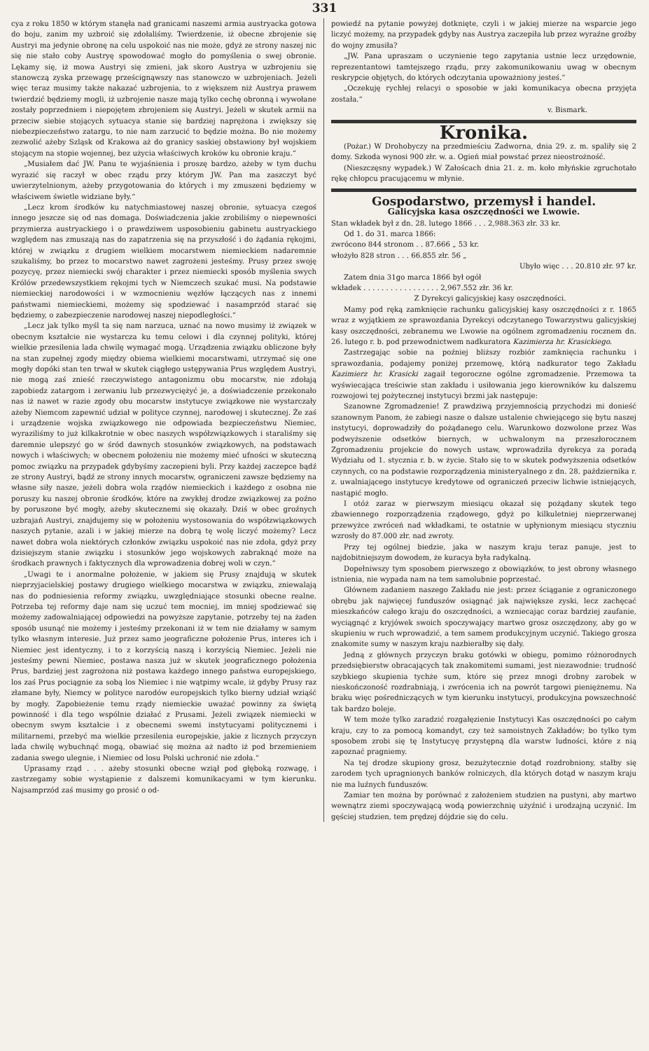331
cya z roku 1850 w którym stanęła nad granicami naszemi armia austryacka gotowa do boju, zanim my uzbroić się zdołaliśmy. Twierdzenie, iż obecne zbrojenie się Austryi ma jedynie obronę na celu uspokoić nas nie może, gdyż ze strony naszej nic się nie stało coby Austryę spowodować mogło do pomyślenia o swej obronie. Lękamy się, iż mowa Austryi się zmieni, jak skoro Austrya w uzbrojeniu się stanowczą zyska przewagę prześcignąwszy nas stanowczo w uzbrojeniach. Jeżeli więc teraz musimy także nakazać uzbrojenia, to z większem niż Austrya prawem twierdzić będziemy mogli, iż uzbrojenie nasze mają tylko cechę obronną i wywołane zostały poprzedniem i niepojętem zbrojeniem się Austryi. Jeżeli w skutek armii na przeciw siebie stojących sytuacya stanie się bardziej naprężona i zwiększy się niebezpieczeństwo zatargu, to nie nam zarzucić to będzie można. Bo nie możemy zezwolić ażeby Szląsk od Krakowa aż do granicy saskiej obstawiony był wojskiem stojącym na stopie wojennej, bez użycia właściwych kroków ku obronie kraju.“
„Musiałem dać JW. Panu te wyjaśnienia i proszę bardzo, ażeby w tym duchu wyrazić się raczył w obec rządu przy którym JW. Pan ma zaszczyt być uwierzytelnionym, ażeby przygotowania do których i my zmuszeni będziemy w właściwem świetle widziane były.“
„Lecz krom środków ku natychmiastowej naszej obronie, sytuacya czegoś innego jeszcze się od nas domaga. Doświadczenia jakie zrobiliśmy o niepewności przymierza austryackiego i o prawdziwem usposobieniu gabinetu austryackiego względem nas zmuszają nas do zapatrzenia się na przyszłość i do żądania rękojmi, której w związku z drugiem wielkiem mocarstwem niemieckiem nadaremnie szukaliśmy, bo przez to mocarstwo nawet zagrożeni jesteśmy. Prusy przez swoję pozycyę, przez niemiecki swój charakter i przez niemiecki sposób myślenia swych Królów przedewszystkiem rękojmi tych w Niemczech szukać musi. Na podstawie niemieckiej narodowości i w wzmocnieniu węzłów łączących nas z innemi państwami niemieckiemi, możemy się spodziewać i nasamprzód starać się będziemy, o zabezpieczenie narodowej naszej niepodległości.“
„Lecz jak tylko myśl ta się nam narzuca, uznać na nowo musimy iż związek w obecnym kształcie nie wystarcza ku temu celowi i dla czynnej polityki, której wielkie przesilenia lada chwilę wymagać mogą. Urządzenia związku obliczone były na stan zupełnej zgody między obiema wielkiemi mocarstwami, utrzymać się one mogły dopóki stan ten trwał w skutek ciągłego ustępywania Prus względem Austryi, nie mogą zaś znieść rzeczywistego antagonizmu obu mocarstw, nie zdołają zapobiedz zatargom i zerwaniu lub przezwyciężyć je, a doświadczenie przekonało nas iż nawet w razie zgody obu mocarstw instytucye związkowe nie wystarczały ażeby Niemcom zapewnić udział w polityce czynnej, narodowej i skutecznej. Że zaś i urządzenie wojska związkowego nie odpowiada bezpieczeństwu Niemiec, wyraziliśmy to już kilkakrotnie w obec naszych współzwiązkowych i staraliśmy się daremnie ulepszyć go w śród dawnych stosunków związkowych, na podstawach nowych i właściwych; w obecnem położeniu nie możemy mieć ufności w skuteczną pomoc związku na przypadek gdybyśmy zaczepieni byli. Przy każdej zaczepce bądź ze strony Austryi, bądź ze strony innych mocarstw, ograniczeni zawsze będziemy na własne siły nasze, jeżeli dobra wola rządów niemieckich i każdego z osobna nie poruszy ku naszej obronie środków, które na zwykłej drodze związkowej za poźno by poruszone być mogły, ażeby skutecznemi się okazały. Dziś w obec groźnych uzbrajań Austryi, znajdujemy się w położeniu wystosowania do współzwiązkowych naszych pytanie, azali i w jakiej mierze na dobrą tę wolę liczyć możemy? Lecz nawet dobra wola niektórych członków związku uspokoić nas nie zdoła, gdyż przy dzisiejszym stanie związku i stosunków jego wojskowych zabraknąć może na środkach prawnych i faktycznych dla wprowadzenia dobrej woli w czyn.“
„Uwagi te i anormalne położenie, w jakiem się Prusy znajdują w skutek nieprzyjacielskiej postawy drugiego wielkiego mocarstwa w związku, zniewalają nas do podniesienia reformy związku, uwzględniające stosunki obecne realne. Potrzeba tej reformy daje nam się uczuć tem mocniej, im mniej spodziewać się możemy zadowalniającej odpowiedzi na powyższe zapytanie, potrzeby tej na żaden sposób usunąć nie możemy i jesteśmy przekonani iż w tem nie działamy w samym tylko własnym interesie. Już przez samo jeograficzne położenie Prus, interes ich i Niemiec jest identyczny, i to z korzyścią naszą i korzyścią Niemiec. Jeżeli nie jesteśmy pewni Niemiec, postawa nasza już w skutek jeograficznego położenia Prus, bardziej jest zagrożona niż postawa każdego innego państwa europejskiego, los zaś Prus pociągnie za sobą los Niemiec i nie wątpimy wcale, iż gdyby Prusy raz złamane były, Niemcy w polityce narodów europejskich tylko bierny udział wziąść by mogły. Zapobieżenie temu rządy niemieckie uważać powinny za świętą powinność i dla tego wspólnie działać z Prusami. Jeżeli związek niemiecki w obecnym swym kształcie i z obecnemi swemi instytucyami politycznemi i militarnemi, przebyć ma wielkie przesilenia europejskie, jakie z licznych przyczyn lada chwilę wybuchnąć mogą, obawiać się można aż nadto iż pod brzemieniem zadania swego ulegnie, i Niemiec od losu Polski uchronić nie zdoła.“
Uprasamy rząd . . . ażeby stosunki obecne wziął pod głęboką rozwagę, i zastrzegamy sobie wystąpienie z dalszemi komunikacyami w tym kierunku. Najsamprzód zaś musimy go prosić o od-
powiedź na pytanie powyżej dotknięte, czyli i w jakiej mierze na wsparcie jego liczyć możemy, na przypadek gdyby nas Austrya zaczepiła lub przez wyraźne groźby do wojny zmusiła?
„JW. Pana upraszam o uczynienie tego zapytania ustnie lecz urzędownie, reprezentantowi tamtejszego rządu, przy zakomunikowaniu uwag w obecnym reskrypcie objętych, do których odczytania upoważniony jesteś.“
„Oczekuję rychłej relacyi o sposobie w jaki komunikacya obecna przyjęta została.“
v. Bismark.
Kronika.
(Pożar.) W Drohobyczy na przedmieściu Zadworna, dnia 29. z. m. spaliły się 2 domy. Szkoda wynosi 900 złr. w. a. Ogień miał powstać przez nieostrożność.
(Nieszczęsny wypadek.) W Załoścach dnia 21. z. m. koło młyńskie zgruchotało rękę chłopcu pracującemu w młynie.
Gospodarstwo, przemysł i handel.
Galicyjska kasa oszczędności we Lwowie.
Stan wkładek był z dn. 28. lutego 1866 . . . 2,988.363 złr. 33 kr.
Od 1. do 31. marca 1866:
zwrócono 844 stronom . . 87.666 „ 53 kr.
włożyło 828 stron . . . 66.855 złr. 56 „
Ubyło więc . . . 20.810 złr. 97 kr.
Zatem dnia 31go marca 1866 był ogół
wkładek . . . . . . . . . . . . . . . . . 2,967.552 złr. 36 kr.
Z Dyrekcyi galicyjskiej kasy oszczędności.
Mamy pod ręką zamknięcie rachunku galicyjskiej kasy oszczędności z r. 1865 wraz z wyjątkiem ze sprawozdania Dyrekcyi odczytanego Towarzystwu galicyjskiej kasy oszczędności, zebranemu we Lwowie na ogólnem zgromadzeniu rocznem dn. 26. lutego r. b. pod przewodnictwem nadkuratora Kazimierza hr. Krasickiego.
Zastrzegając sobie na poźniej bliższy rozbiór zamknięcia rachunku i sprawozdania, podajemy poniżej przemowę, którą nadkurator tego Zakładu Kazimierz hr. Krasicki zagaił tegoroczne ogólne zgromadzenie. Przemowa ta wyświecająca treściwie stan zakładu i usiłowania jego kierowników ku dalszemu rozwojowi tej pożytecznej instytucyi brzmi jak następuje:
Szanowne Zgromadzenie! Z prawdziwą przyjemnością przychodzi mi donieść szanownym Panom, że zabiegi nasze o dalsze ustalenie chwiejącego się bytu naszej instytucyi, doprowadziły do pożądanego celu. Warunkowo dozwolone przez Was podwyższenie odsetków biernych, w uchwalonym na przeszłorocznem Zgromadzeniu projekcie do nowych ustaw, wprowadziła dyrekcya za poradą Wydziału od 1. stycznia r. b. w życie. Stało się to w skutek podwyższenia odsetków czynnych, co na podstawie rozporządzenia ministeryalnego z dn. 28. października r. z. uwalniającego instytucye kredytowe od ograniczeń przeciw lichwie istniejących, nastąpić mogło.
I otóż zaraz w pierwszym miesiącu okazał się pożądany skutek tego zbawiennego rozporządzenia rządowego, gdyż po kilkuletniej nieprzerwanej przewyżce zwróceń nad wkładkami, te ostatnie w upłynionym miesiącu styczniu wzrosły do 87.000 złr. nad zwroty.
Przy tej ogólnej biedzie, jaka w naszym kraju teraz panuje, jest to najdobitniejszym dowodem, że kuracya była radykalną.
Dopełniwszy tym sposobem pierwszego z obowiązków, to jest obrony własnego istnienia, nie wypada nam na tem samolubnie poprzestać.
Głównem zadaniem naszego Zakładu nie jest: przez ściąganie z ograniczonego obrębu jak najwięcej funduszów osiągnąć jak największe zyski, lecz zachęcać mieszkańców całego kraju do oszczędności, a wzniecając coraz bardziej zaufanie, wyciągnąć z kryjówek swoich spoczywający martwo grosz oszczędzony, aby go w skupieniu w ruch wprowadzić, a tem samem produkcyjnym uczynić. Takiego grosza znakomite sumy w naszym kraju nazbierałby się dały.
Jedną z głównych przyczyn braku gotówki w obiegu, pomimo różnorodnych przedsiębierstw obracających tak znakomitemi sumami, jest niezawodnie: trudność szybkiego skupienia tychże sum, które się przez mnogi drobny zarobek w nieskończoność rozdrabniają, i zwrócenia ich na powrót targowi pieniężnemu. Na braku więc pośredniczących w tym kierunku instytucyi, produkcyjna powszechność tak bardzo boleje.
W tem może tylko zaradzić rozgałęzienie Instytucyi Kas oszczędności po całym kraju, czy to za pomocą komandyt, czy też samoistnych Zakładów; bo tylko tym sposobem zrobi się tę Instytucyę przystępną dla warstw ludności, które z nią zapoznać pragniemy.
Na tej drodze skupiony grosz, bezużytecznie dotąd rozdrobniony, stałby się zarodem tych upragnionych banków rolniczych, dla których dotąd w naszym kraju nie ma luźnych funduszów.
Zamiar ten można by porównać z założeniem studzien na pustyni, aby martwo wewnątrz ziemi spoczywającą wodą powierzchnię użyźnić i urodzajną uczynić. Im gęściej studzien, tem prędzej dójdzie się do celu.